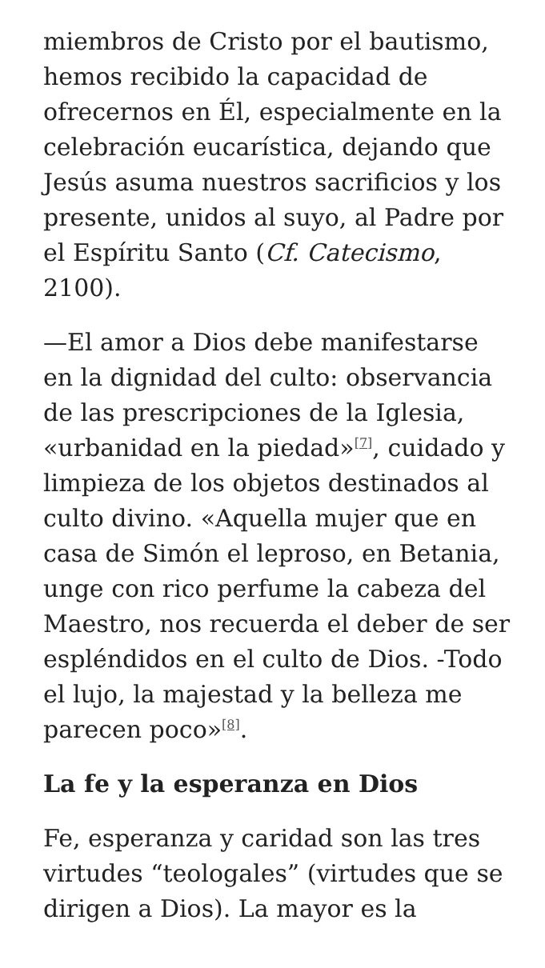miembros de Cristo por el bautismo, hemos recibido la capacidad de ofrecernos en Él, especialmente en la celebración eucarística, dejando que Jesús asuma nuestros sacrificios y los presente, unidos al suyo, al Padre por el Espíritu Santo (Cf. Catecismo, 2100).
—El amor a Dios debe manifestarse en la dignidad del culto: observancia de las prescripciones de la Iglesia, «urbanidad en la piedad»<sup>[7]</sup>, cuidado y limpieza de los objetos destinados al culto divino. «Aquella mujer que en casa de Simón el leproso, en Betania, unge con rico perfume la cabeza del Maestro, nos recuerda el deber de ser espléndidos en el culto de Dios. -Todo el lujo, la majestad y la belleza me parecen poco»<sup>[8]</sup>.
La fe y la esperanza en Dios
Fe, esperanza y caridad son las tres virtudes “teologales” (virtudes que se dirigen a Dios). La mayor es la